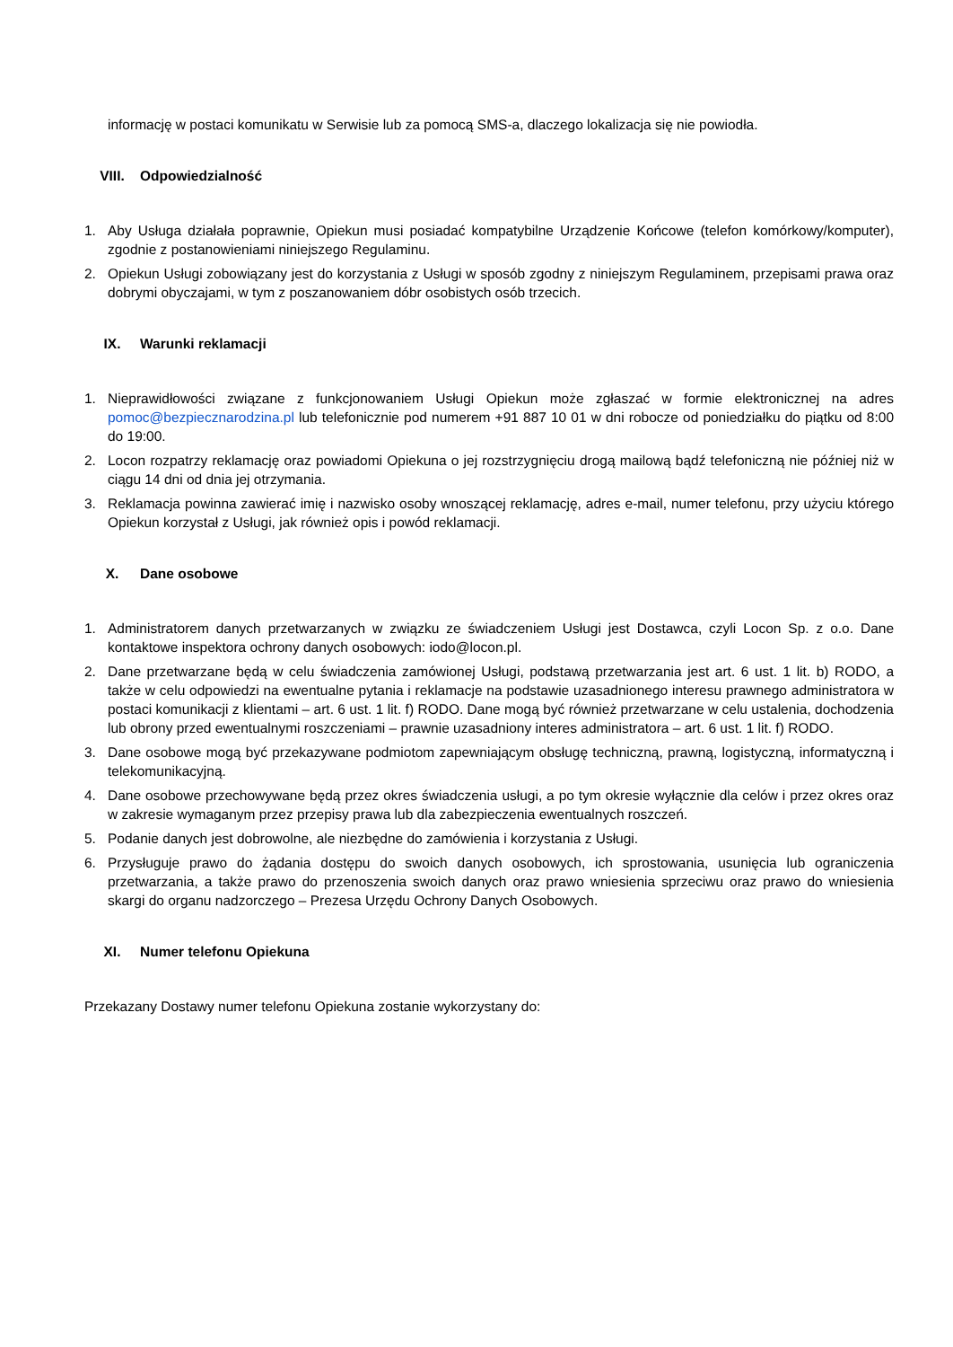informację w postaci komunikatu w Serwisie lub za pomocą SMS-a, dlaczego lokalizacja się nie powiodła.
VIII. Odpowiedzialność
1. Aby Usługa działała poprawnie, Opiekun musi posiadać kompatybilne Urządzenie Końcowe (telefon komórkowy/komputer), zgodnie z postanowieniami niniejszego Regulaminu.
2. Opiekun Usługi zobowiązany jest do korzystania z Usługi w sposób zgodny z niniejszym Regulaminem, przepisami prawa oraz dobrymi obyczajami, w tym z poszanowaniem dóbr osobistych osób trzecich.
IX. Warunki reklamacji
1. Nieprawidłowości związane z funkcjonowaniem Usługi Opiekun może zgłaszać w formie elektronicznej na adres pomoc@bezpiecznarodzina.pl lub telefonicznie pod numerem +91 887 10 01 w dni robocze od poniedziałku do piątku od 8:00 do 19:00.
2. Locon rozpatrzy reklamację oraz powiadomi Opiekuna o jej rozstrzygnięciu drogą mailową bądź telefoniczną nie później niż w ciągu 14 dni od dnia jej otrzymania.
3. Reklamacja powinna zawierać imię i nazwisko osoby wnoszącej reklamację, adres e-mail, numer telefonu, przy użyciu którego Opiekun korzystał z Usługi, jak również opis i powód reklamacji.
X. Dane osobowe
1. Administratorem danych przetwarzanych w związku ze świadczeniem Usługi jest Dostawca, czyli Locon Sp. z o.o. Dane kontaktowe inspektora ochrony danych osobowych: iodo@locon.pl.
2. Dane przetwarzane będą w celu świadczenia zamówionej Usługi, podstawą przetwarzania jest art. 6 ust. 1 lit. b) RODO, a także w celu odpowiedzi na ewentualne pytania i reklamacje na podstawie uzasadnionego interesu prawnego administratora w postaci komunikacji z klientami – art. 6 ust. 1 lit. f) RODO. Dane mogą być również przetwarzane w celu ustalenia, dochodzenia lub obrony przed ewentualnymi roszczeniami – prawnie uzasadniony interes administratora – art. 6 ust. 1 lit. f) RODO.
3. Dane osobowe mogą być przekazywane podmiotom zapewniającym obsługę techniczną, prawną, logistyczną, informatyczną i telekomunikacyjną.
4. Dane osobowe przechowywane będą przez okres świadczenia usługi, a po tym okresie wyłącznie dla celów i przez okres oraz w zakresie wymaganym przez przepisy prawa lub dla zabezpieczenia ewentualnych roszczeń.
5. Podanie danych jest dobrowolne, ale niezbędne do zamówienia i korzystania z Usługi.
6. Przysługuje prawo do żądania dostępu do swoich danych osobowych, ich sprostowania, usunięcia lub ograniczenia przetwarzania, a także prawo do przenoszenia swoich danych oraz prawo wniesienia sprzeciwu oraz prawo do wniesienia skargi do organu nadzorczego – Prezesa Urzędu Ochrony Danych Osobowych.
XI. Numer telefonu Opiekuna
Przekazany Dostawy numer telefonu Opiekuna zostanie wykorzystany do: